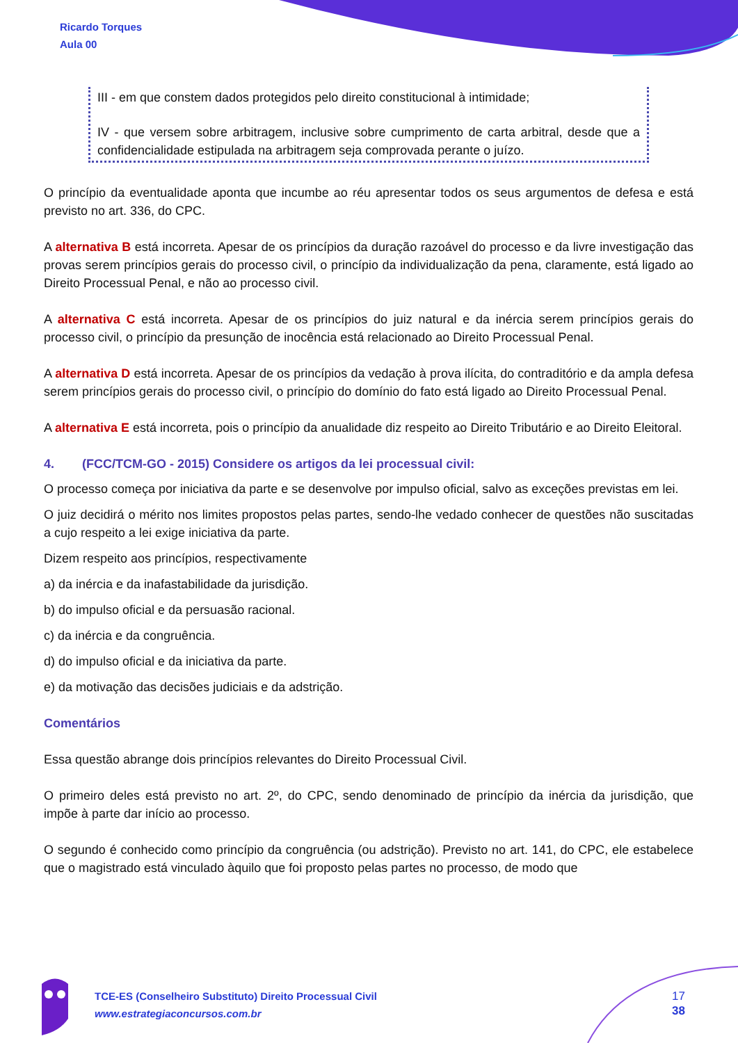Ricardo Torques
Aula 00
III - em que constem dados protegidos pelo direito constitucional à intimidade;
IV - que versem sobre arbitragem, inclusive sobre cumprimento de carta arbitral, desde que a confidencialidade estipulada na arbitragem seja comprovada perante o juízo.
O princípio da eventualidade aponta que incumbe ao réu apresentar todos os seus argumentos de defesa e está previsto no art. 336, do CPC.
A alternativa B está incorreta. Apesar de os princípios da duração razoável do processo e da livre investigação das provas serem princípios gerais do processo civil, o princípio da individualização da pena, claramente, está ligado ao Direito Processual Penal, e não ao processo civil.
A alternativa C está incorreta. Apesar de os princípios do juiz natural e da inércia serem princípios gerais do processo civil, o princípio da presunção de inocência está relacionado ao Direito Processual Penal.
A alternativa D está incorreta. Apesar de os princípios da vedação à prova ilícita, do contraditório e da ampla defesa serem princípios gerais do processo civil, o princípio do domínio do fato está ligado ao Direito Processual Penal.
A alternativa E está incorreta, pois o princípio da anualidade diz respeito ao Direito Tributário e ao Direito Eleitoral.
4. (FCC/TCM-GO - 2015) Considere os artigos da lei processual civil:
O processo começa por iniciativa da parte e se desenvolve por impulso oficial, salvo as exceções previstas em lei.
O juiz decidirá o mérito nos limites propostos pelas partes, sendo-lhe vedado conhecer de questões não suscitadas a cujo respeito a lei exige iniciativa da parte.
Dizem respeito aos princípios, respectivamente
a) da inércia e da inafastabilidade da jurisdição.
b) do impulso oficial e da persuasão racional.
c) da inércia e da congruência.
d) do impulso oficial e da iniciativa da parte.
e) da motivação das decisões judiciais e da adstrição.
Comentários
Essa questão abrange dois princípios relevantes do Direito Processual Civil.
O primeiro deles está previsto no art. 2º, do CPC, sendo denominado de princípio da inércia da jurisdição, que impõe à parte dar início ao processo.
O segundo é conhecido como princípio da congruência (ou adstrição). Previsto no art. 141, do CPC, ele estabelece que o magistrado está vinculado àquilo que foi proposto pelas partes no processo, de modo que
TCE-ES (Conselheiro Substituto) Direito Processual Civil
www.estrategiaconcursos.com.br
17
38